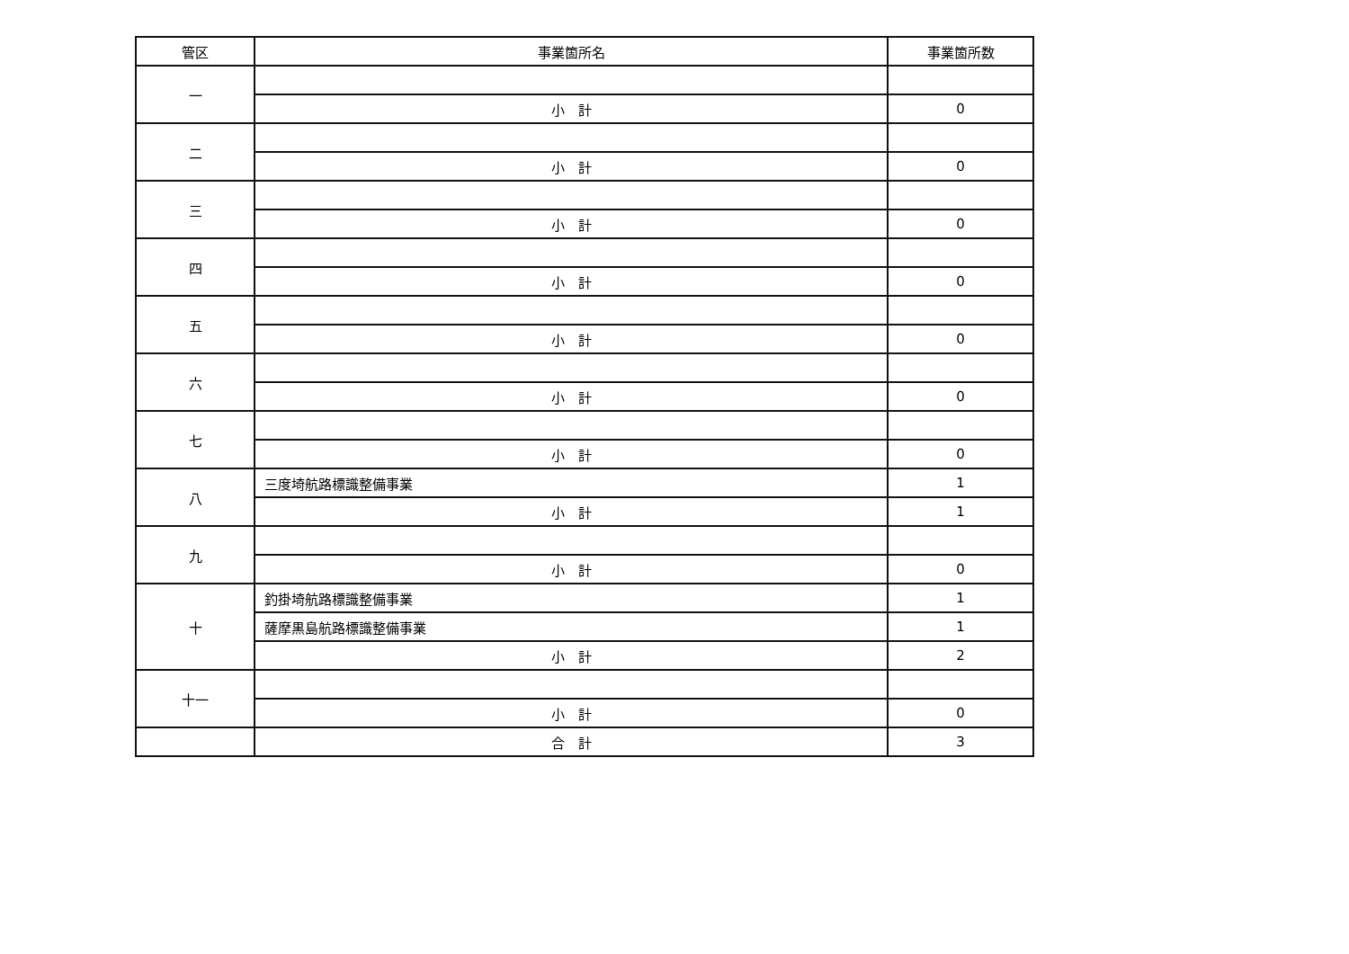| 管区 | 事業箇所名 | 事業箇所数 |
| --- | --- | --- |
| 一 | | |
| | 小 計 | 0 |
| 二 | | |
| | 小 計 | 0 |
| 三 | | |
| | 小 計 | 0 |
| 四 | | |
| | 小 計 | 0 |
| 五 | | |
| | 小 計 | 0 |
| 六 | | |
| | 小 計 | 0 |
| 七 | | |
| | 小 計 | 0 |
| 八 | 三度埼航路標識整備事業 | 1 |
| | 小 計 | 1 |
| 九 | | |
| | 小 計 | 0 |
| 十 | 釣掛埼航路標識整備事業 | 1 |
| | 薩摩黒島航路標識整備事業 | 1 |
| | 小 計 | 2 |
| 十一 | | |
| | 小 計 | 0 |
| | 合 計 | 3 |